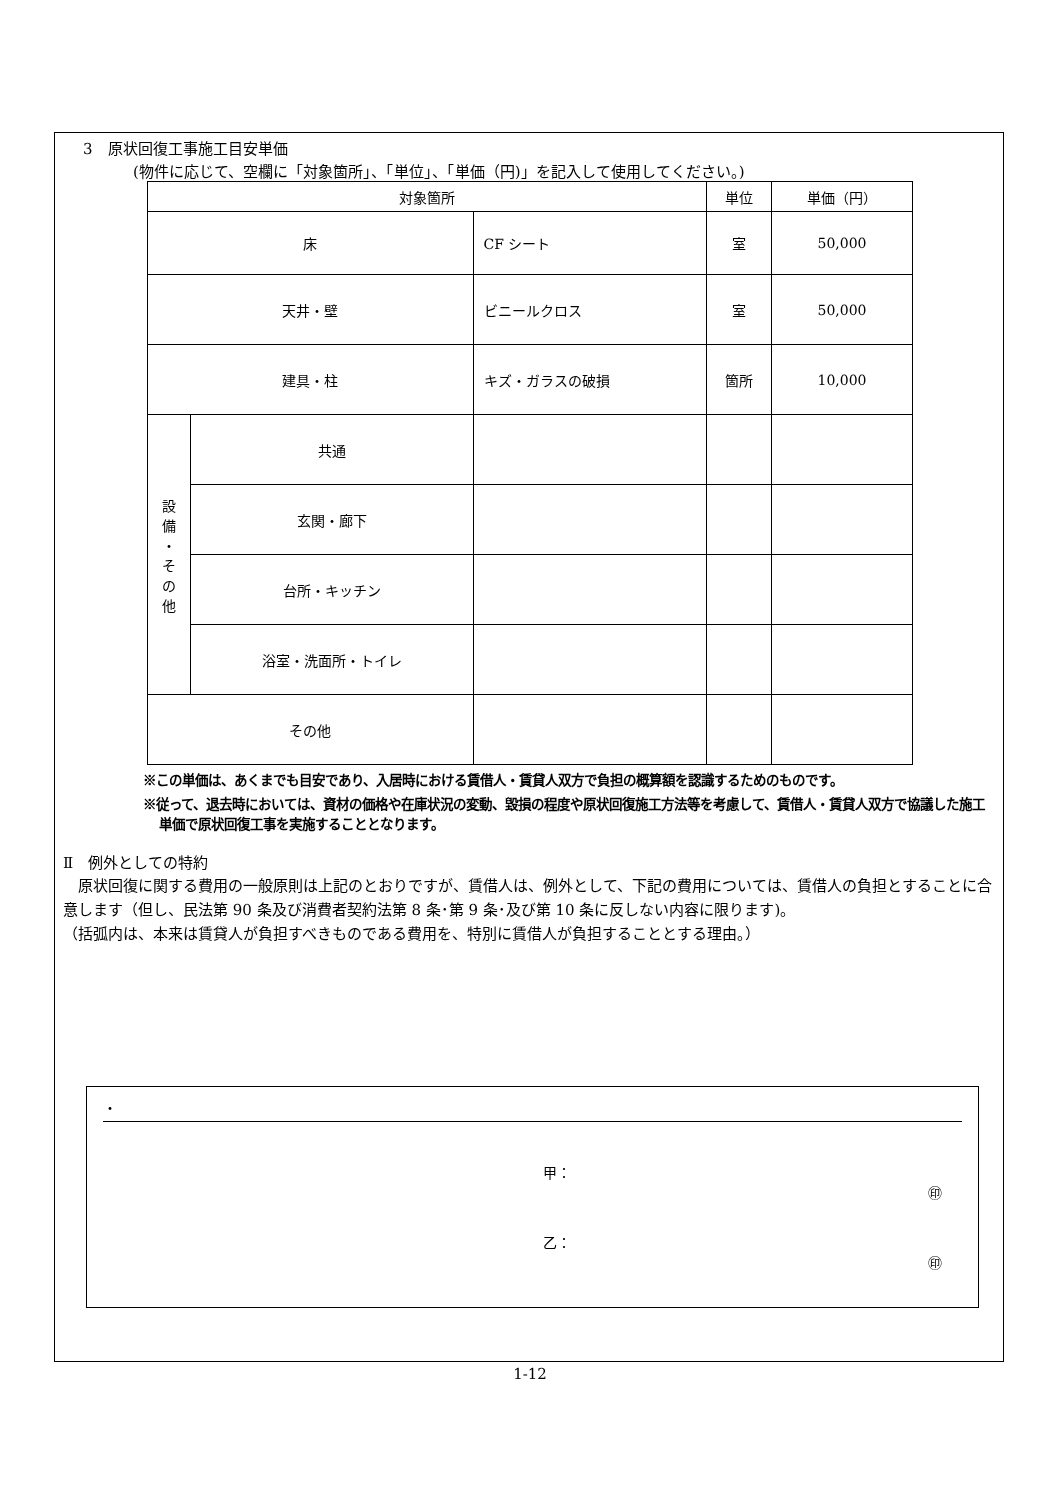3　原状回復工事施工目安単価
(物件に応じて、空欄に「対象箇所」、「単位」、「単価（円)」を記入して使用してください。)
| 対象箇所 | | | 単位 | 単価（円） |
| --- | --- | --- | --- | --- |
| 床 | | CF シート | 室 | 50,000 |
| 天井・壁 | | ビニールクロス | 室 | 50,000 |
| 建具・柱 | | キズ・ガラスの破損 | 箇所 | 10,000 |
| 設 備 ・ そ の 他 | 共通 | | | |
| | 玄関・廊下 | | | |
| | 台所・キッチン | | | |
| | 浴室・洗面所・トイレ | | | |
| その他 | | | | |
※この単価は、あくまでも目安であり、入居時における賃借人・賃貸人双方で負担の概算額を認識するためのものです。
※従って、退去時においては、資材の価格や在庫状況の変動、毀損の程度や原状回復施工方法等を考慮して、賃借人・賃貸人双方で協議した施工単価で原状回復工事を実施することとなります。
Ⅱ　例外としての特約
　原状回復に関する費用の一般原則は上記のとおりですが、賃借人は、例外として、下記の費用については、賃借人の負担とすることに合意します（但し、民法第 90 条及び消費者契約法第 8 条･第 9 条･及び第 10 条に反しない内容に限ります)。
（括弧内は、本来は賃貸人が負担すべきものである費用を、特別に賃借人が負担することとする理由。）
・
甲：
㊞
乙：
㊞
1-12